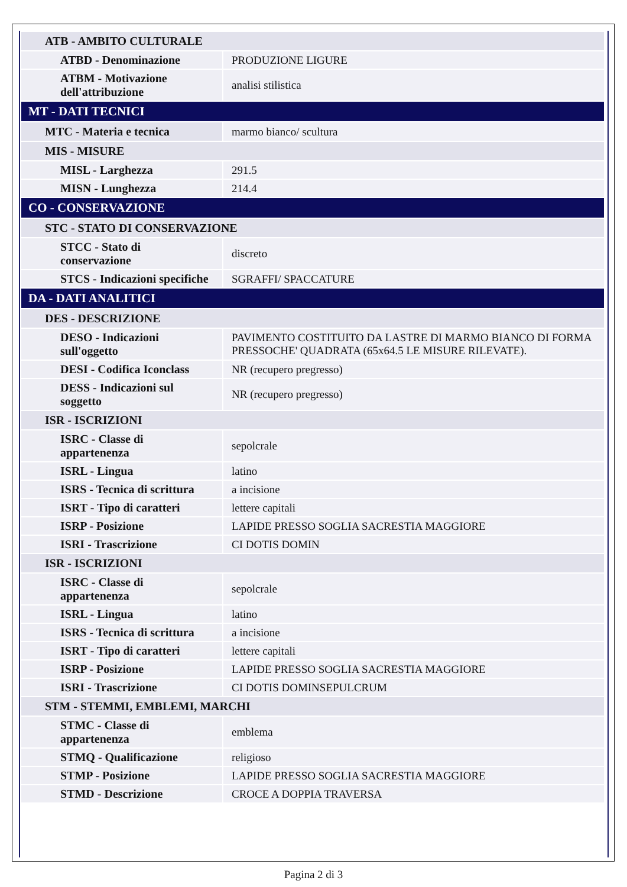| ATB - AMBITO CULTURALE | |
| ATBD - Denominazione | PRODUZIONE LIGURE |
| ATBM - Motivazione dell'attribuzione | analisi stilistica |
| MT - DATI TECNICI | |
| MTC - Materia e tecnica | marmo bianco/ scultura |
| MIS - MISURE | |
| MISL - Larghezza | 291.5 |
| MISN - Lunghezza | 214.4 |
| CO - CONSERVAZIONE | |
| STC - STATO DI CONSERVAZIONE | |
| STCC - Stato di conservazione | discreto |
| STCS - Indicazioni specifiche | SGRAFFI/ SPACCATURE |
| DA - DATI ANALITICI | |
| DES - DESCRIZIONE | |
| DESO - Indicazioni sull'oggetto | PAVIMENTO COSTITUITO DA LASTRE DI MARMO BIANCO DI FORMA PRESSOCHE' QUADRATA (65x64.5 LE MISURE RILEVATE). |
| DESI - Codifica Iconclass | NR (recupero pregresso) |
| DESS - Indicazioni sul soggetto | NR (recupero pregresso) |
| ISR - ISCRIZIONI | |
| ISRC - Classe di appartenenza | sepolcrale |
| ISRL - Lingua | latino |
| ISRS - Tecnica di scrittura | a incisione |
| ISRT - Tipo di caratteri | lettere capitali |
| ISRP - Posizione | LAPIDE PRESSO SOGLIA SACRESTIA MAGGIORE |
| ISRI - Trascrizione | CI DOTIS DOMIN |
| ISR - ISCRIZIONI | |
| ISRC - Classe di appartenenza | sepolcrale |
| ISRL - Lingua | latino |
| ISRS - Tecnica di scrittura | a incisione |
| ISRT - Tipo di caratteri | lettere capitali |
| ISRP - Posizione | LAPIDE PRESSO SOGLIA SACRESTIA MAGGIORE |
| ISRI - Trascrizione | CI DOTIS DOMINSEPULCRUM |
| STM - STEMMI, EMBLEMI, MARCHI | |
| STMC - Classe di appartenenza | emblema |
| STMQ - Qualificazione | religioso |
| STMP - Posizione | LAPIDE PRESSO SOGLIA SACRESTIA MAGGIORE |
| STMD - Descrizione | CROCE A DOPPIA TRAVERSA |
Pagina 2 di 3